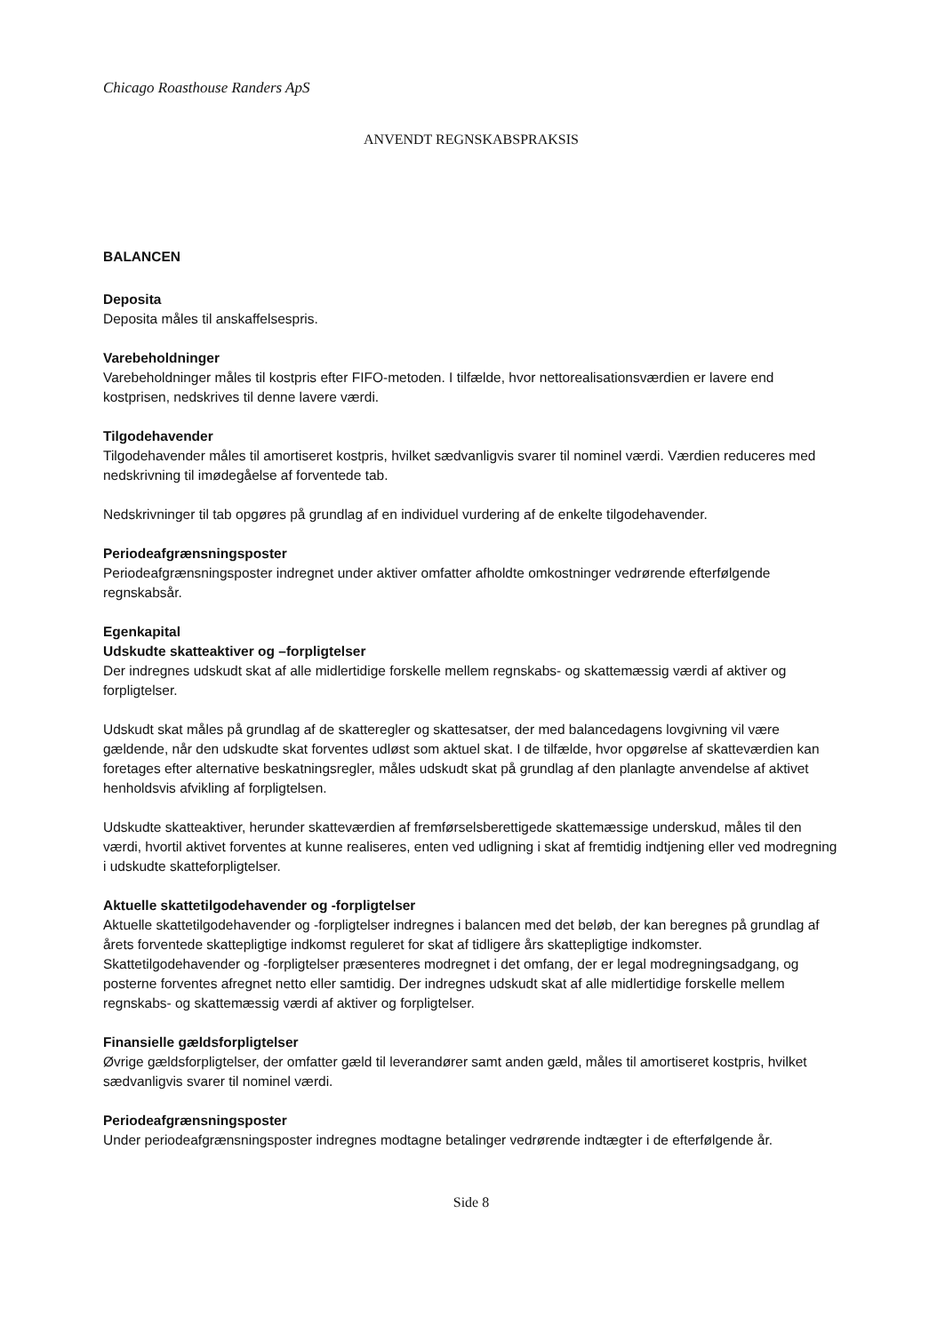Chicago Roasthouse Randers ApS
ANVENDT REGNSKABSPRAKSIS
BALANCEN
Deposita
Deposita måles til anskaffelsespris.
Varebeholdninger
Varebeholdninger måles til kostpris efter FIFO-metoden. I tilfælde, hvor nettorealisationsværdien er lavere end kostprisen, nedskrives til denne lavere værdi.
Tilgodehavender
Tilgodehavender måles til amortiseret kostpris, hvilket sædvanligvis svarer til nominel værdi. Værdien reduceres med nedskrivning til imødegåelse af forventede tab.
Nedskrivninger til tab opgøres på grundlag af en individuel vurdering af de enkelte tilgodehavender.
Periodeafgrænsningsposter
Periodeafgrænsningsposter indregnet under aktiver omfatter afholdte omkostninger vedrørende efterfølgende regnskabsår.
Egenkapital
Udskudte skatteaktiver og –forpligtelser
Der indregnes udskudt skat af alle midlertidige forskelle mellem regnskabs- og skattemæssig værdi af aktiver og forpligtelser.
Udskudt skat måles på grundlag af de skatteregler og skattesatser, der med balancedagens lovgivning vil være gældende, når den udskudte skat forventes udløst som aktuel skat. I de tilfælde, hvor opgørelse af skatteværdien kan foretages efter alternative beskatningsregler, måles udskudt skat på grundlag af den planlagte anvendelse af aktivet henholdsvis afvikling af forpligtelsen.
Udskudte skatteaktiver, herunder skatteværdien af fremførselsberettigede skattemæssige underskud, måles til den værdi, hvortil aktivet forventes at kunne realiseres, enten ved udligning i skat af fremtidig indtjening eller ved modregning i udskudte skatteforpligtelser.
Aktuelle skattetilgodehavender og -forpligtelser
Aktuelle skattetilgodehavender og -forpligtelser indregnes i balancen med det beløb, der kan beregnes på grundlag af årets forventede skattepligtige indkomst reguleret for skat af tidligere års skattepligtige indkomster. Skattetilgodehavender og -forpligtelser præsenteres modregnet i det omfang, der er legal modregningsadgang, og posterne forventes afregnet netto eller samtidig. Der indregnes udskudt skat af alle midlertidige forskelle mellem regnskabs- og skattemæssig værdi af aktiver og forpligtelser.
Finansielle gældsforpligtelser
Øvrige gældsforpligtelser, der omfatter gæld til leverandører samt anden gæld, måles til amortiseret kostpris, hvilket sædvanligvis svarer til nominel værdi.
Periodeafgrænsningsposter
Under periodeafgrænsningsposter indregnes modtagne betalinger vedrørende indtægter i de efterfølgende år.
Side 8